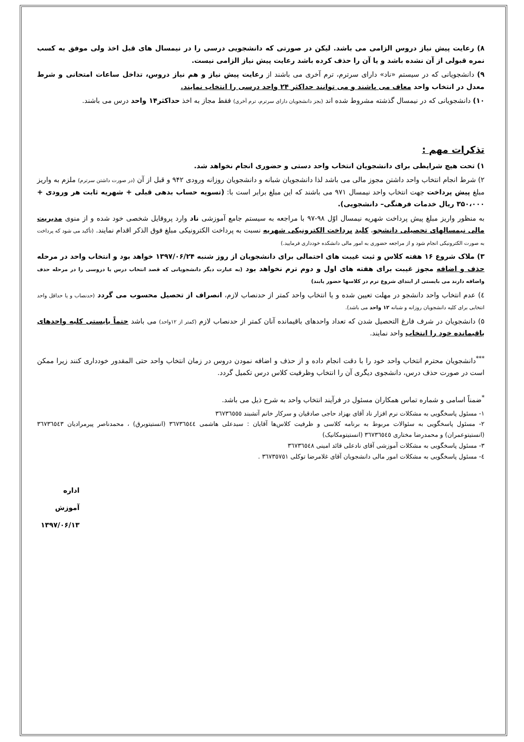۸) رعایت پیش نیاز دروس الزامی می باشد. لیکن در صورتی که دانشجویی درسی را در نیمسال های قبل اخذ ولی موفق به کسب نمره قبولی از آن نشده باشد و یا آن را حذف کرده باشد رعایت پیش نیاز الزامی نیست.
۹) دانشجویانی که در سیستم «ناد» دارای سرترم، ترم آخری می باشند از رعایت پیش نیاز و هم نیاز دروس، تداخل ساعات امتحانی و شرط معدل در انتخاب واحد معاف می باشند و می توانند حداکثر ۲۴ واحد درسی را انتخاب نمایند.
۱۰) دانشجویانی که در نیمسال گذشته مشروط شده اند (بجز دانشجویان دارای سرترم، ترم آخری) فقط مجاز به اخذ حداکثر۱۴ واحد درس می باشند.
تذکرات مهم :
۱) تحت هیچ شرایطی برای دانشجویان انتخاب واحد دستی و حضوری انجام نخواهد شد.
۲) شرط انجام انتخاب واحد داشتن مجوز مالی می باشد لذا دانشجویان شبانه و دانشجویان روزانه ورودی ۹۴۲ و قبل از آن (در صورت داشتن سرترم) ملزم به واریز مبلغ پیش پرداخت جهت انتخاب واحد نیمسال ۹۷۱ می باشند که این مبلغ برابر است با: (تسویه حساب بدهی قبلی + شهریه ثابت هر ورودی + ۳۵۰،۰۰۰ ریال خدمات فرهنگی– دانشجویی).
به منظور واریز مبلغ پیش پرداخت شهریه نیمسال اوّل ۹۸-۹۷ با مراجعه به سیستم جامع آموزشی ناد وارد پروفایل شخصی خود شده و از منوی مدیریت مالی نیمسالهای تحصیلی دانشجو، کلید پرداخت الکترونیکی شهریه نسبت به پرداخت الکترونیکی مبلغ فوق الذکر اقدام نمایند. (تأکید می شود که پرداخت به صورت الکترونیکی انجام شود و از مراجعه حضوری به امور مالی دانشکده خودداری فرمایید.)
۳) ملاک شروع ۱۶ هفته کلاس و ثبت غیبت های احتمالی برای دانشجویان از روز شنبه ۱۳۹۷/۰۶/۲۴ خواهد بود و انتخاب واحد در مرحله حذف و اضافه مجوز غیبت برای هفته های اول و دوم ترم نخواهد بود (به عبارت دیگر دانشجویانی که قصد انتخاب درس یا دروسی را در مرحله حذف واضافه دارند می بایستی از ابتدای شروع ترم در کلاسها حضور یابند)
٤) عدم انتخاب واحد دانشجو در مهلت تعیین شده و یا انتخاب واحد کمتر از حدنصاب لازم، انصراف از تحصیل محسوب می گردد (حدنصاب و یا حداقل واحد انتخابی برای کلیه دانشجویان روزانه و شبانه ۱۲ واحد می باشد).
۵) دانشجویان در شرف فارغ التحصیل شدن که تعداد واحدهای باقیمانده آنان کمتر از حدنصاب لازم (کمتر از ۱۲واحد) می باشد حتماً بایستی کلیه واحدهای باقیمانده خود را انتخاب واحد نمایند.
<sup>***</sup> دانشجویان محترم انتخاب واحد خود را با دقت انجام داده و از حذف و اضافه نمودن دروس در زمان انتخاب واحد حتی المقدور خودداری کنند زیرا ممکن است در صورت حذف درس، دانشجوی دیگری آن را انتخاب وظرفیت کلاس درس تکمیل گردد.
<sup>*</sup> ضمناً اسامی و شماره تماس همکاران مسئول در فرآیند انتخاب واحد به شرح ذیل می باشد.
۱- مسئول پاسخگویی به مشکلات نرم افزار ناد آقای بهزاد حاجی صادقیان و سرکار خانم آتشبند ٣٦٧٣٦٥٥٥
۲- مسئول پاسخگویی به سئوالات مربوط به برنامه کلاسی و ظرفیت کلاس‌ها آقایان : سیدعلی هاشمی ٣٦٧٣٦٥٤٤ (انستیتوبرق) ، محمدناصر پیرمرادیان ٣٦٧٣٦٥٤٣ (انستیتوعمران) و محمدرضا مختاری ٣٦٧٣٦٥٤٥ (انستیتومکانیک)
۳- مسئول پاسخگویی به مشکلات آموزشی آقای نادعلی قائد امینی ٣٦٧٣٦٥٤٨
٤- مسئول پاسخگویی به مشکلات امور مالی دانشجویان آقای غلامرضا توکلی ٣٦٧٣٥٧٥١ .
اداره آموزش
۱۳۹۷/۰۶/۱۳